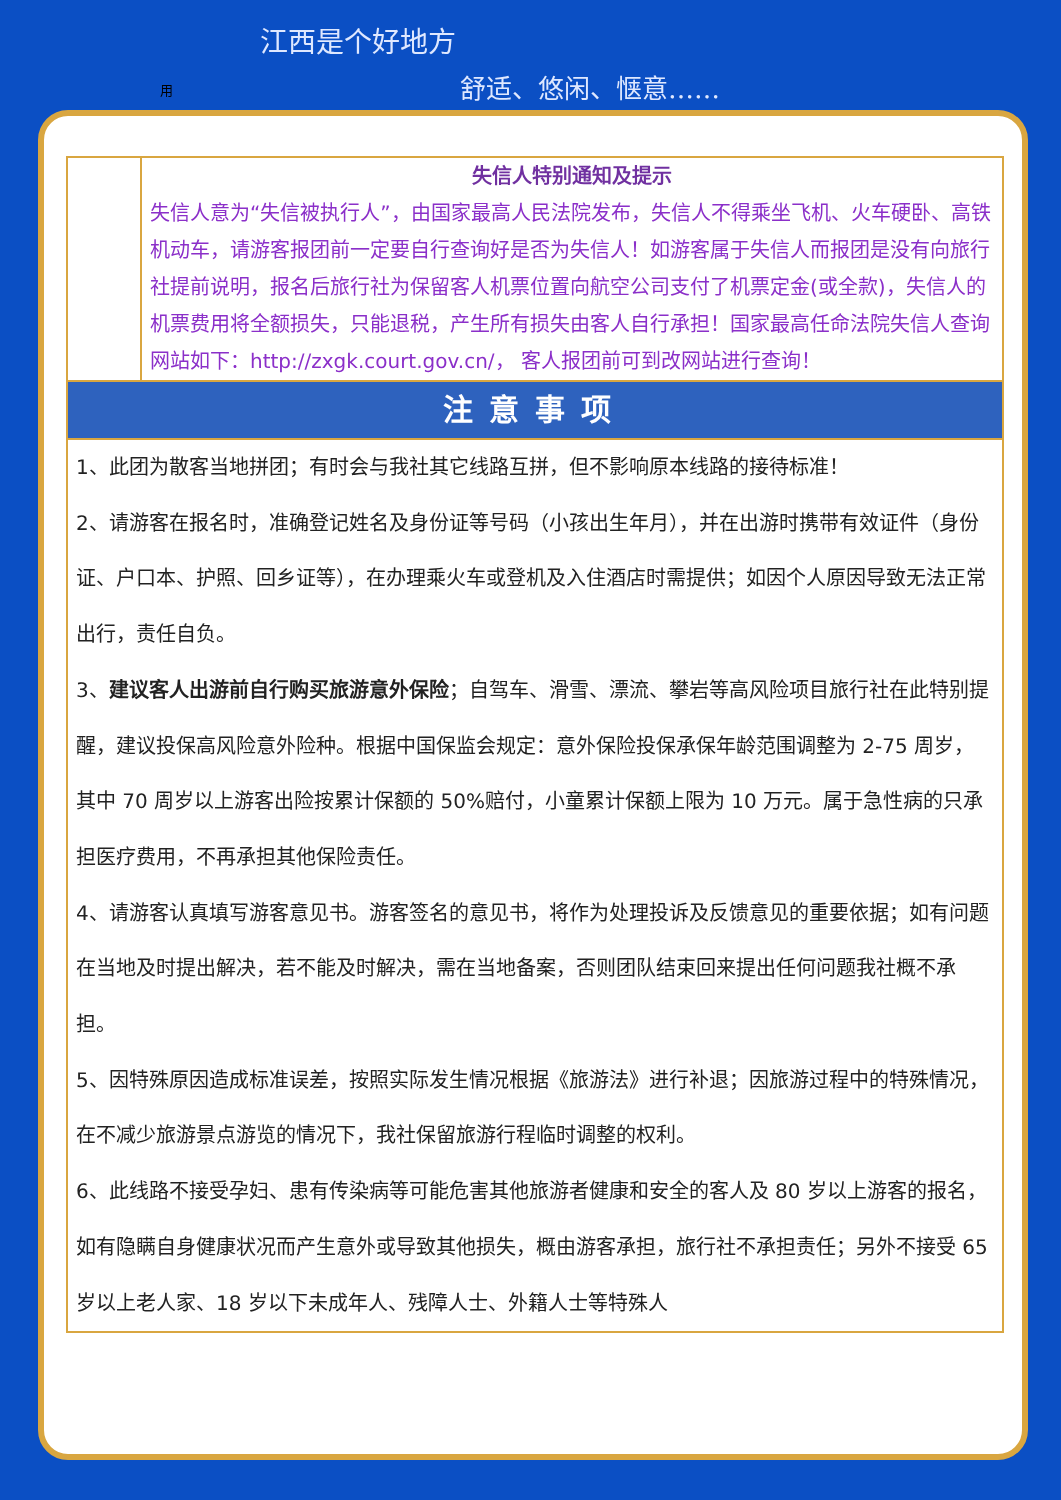江西是个好地方
用 舒适、悠闲、惬意……
| | 失信人特别通知及提示 失信人意为“失信被执行人”，由国家最高人民法院发布，失信人不得乘坐飞机、火车硬卧、高铁机动车，请游客报团前一定要自行查询好是否为失信人！如游客属于失信人而报团是没有向旅行社提前说明，报名后旅行社为保留客人机票位置向航空公司支付了机票定金(或全款)，失信人的机票费用将全额损失，只能退税，产生所有损失由客人自行承担！国家最高任命法院失信人查询网站如下：http://zxgk.court.gov.cn/， 客人报团前可到改网站进行查询！ |
| 注意事项 | |
| 1、此团为散客当地拼团；有时会与我社其它线路互拼，但不影响原本线路的接待标准！ 2、请游客在报名时，准确登记姓名及身份证等号码（小孩出生年月），并在出游时携带有效证件（身份证、户口本、护照、回乡证等），在办理乘火车或登机及入住酒店时需提供；如因个人原因导致无法正常出行，责任自负。 3、 建议客人出游前自行购买旅游意外保险 ；自驾车、滑雪、漂流、攀岩等高风险项目旅行社在此特别提醒，建议投保高风险意外险种。根据中国保监会规定：意外保险投保承保年龄范围调整为 2-75 周岁，其中 70 周岁以上游客出险按累计保额的 50%赔付，小童累计保额上限为 10 万元。属于急性病的只承担医疗费用，不再承担其他保险责任。 4、请游客认真填写游客意见书。游客签名的意见书，将作为处理投诉及反馈意见的重要依据；如有问题在当地及时提出解决，若不能及时解决，需在当地备案，否则团队结束回来提出任何问题我社概不承担。 5、因特殊原因造成标准误差，按照实际发生情况根据《旅游法》进行补退；因旅游过程中的特殊情况，在不减少旅游景点游览的情况下，我社保留旅游行程临时调整的权利。 6、此线路不接受孕妇、患有传染病等可能危害其他旅游者健康和安全的客人及 80 岁以上游客的报名，如有隐瞒自身健康状况而产生意外或导致其他损失，概由游客承担，旅行社不承担责任；另外不接受 65 岁以上老人家、18 岁以下未成年人、残障人士、外籍人士等特殊人 | |